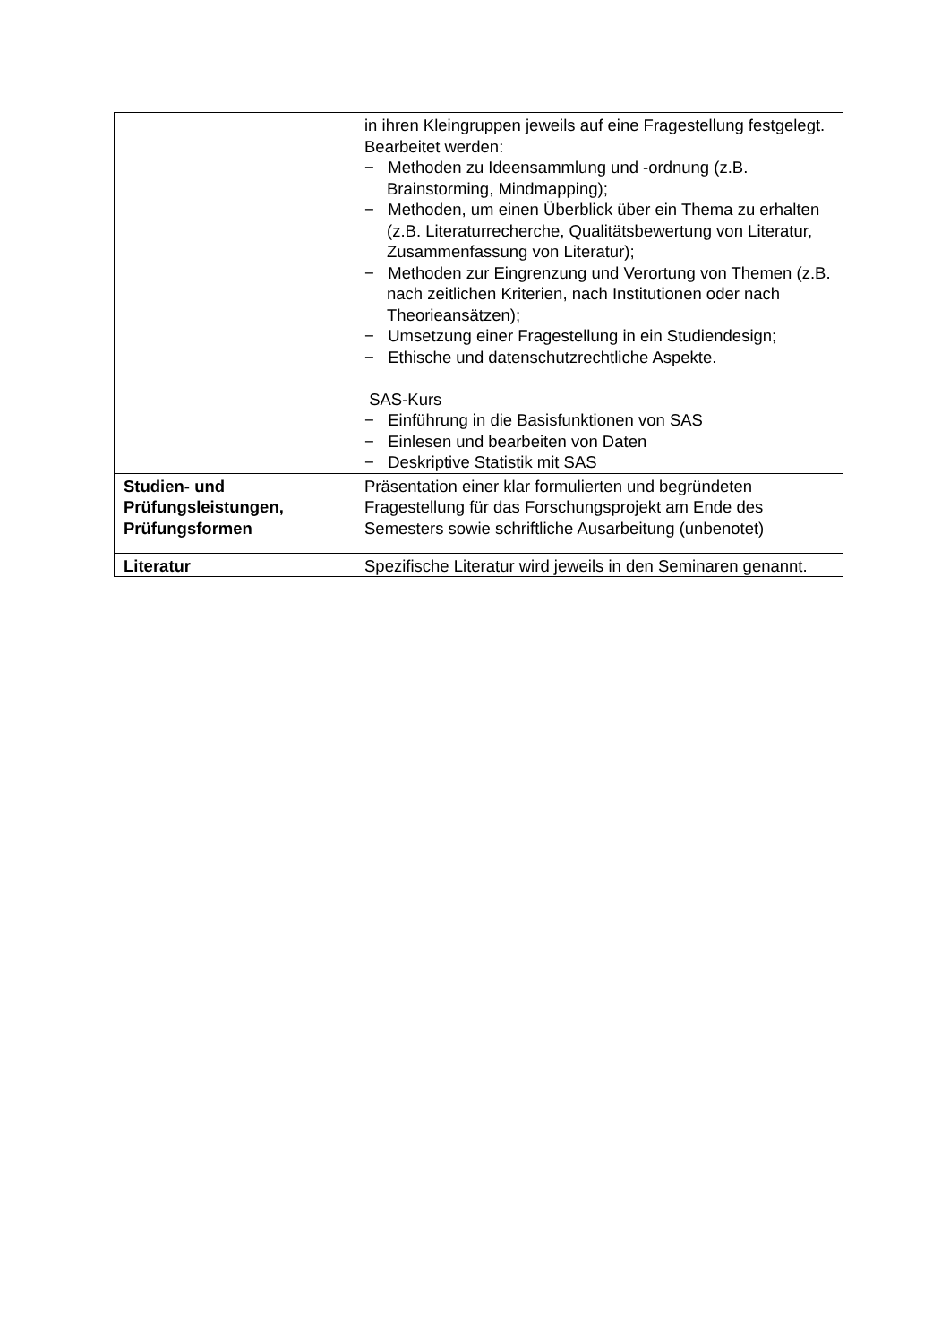| | in ihren Kleingruppen jeweils auf eine Fragestellung festgelegt. Bearbeitet werden: − Methoden zu Ideensammlung und -ordnung (z.B. Brainstorming, Mindmapping); − Methoden, um einen Überblick über ein Thema zu erhalten (z.B. Literaturrecherche, Qualitätsbewertung von Literatur, Zusammenfassung von Literatur); − Methoden zur Eingrenzung und Verortung von Themen (z.B. nach zeitlichen Kriterien, nach Institutionen oder nach Theorieansätzen); − Umsetzung einer Fragestellung in ein Studiendesign; − Ethische und datenschutzrechtliche Aspekte. SAS-Kurs − Einführung in die Basisfunktionen von SAS − Einlesen und bearbeiten von Daten − Deskriptive Statistik mit SAS |
| Studien- und Prüfungsleistungen, Prüfungsformen | Präsentation einer klar formulierten und begründeten Fragestellung für das Forschungsprojekt am Ende des Semesters sowie schriftliche Ausarbeitung (unbenotet) |
| Literatur | Spezifische Literatur wird jeweils in den Seminaren genannt. |